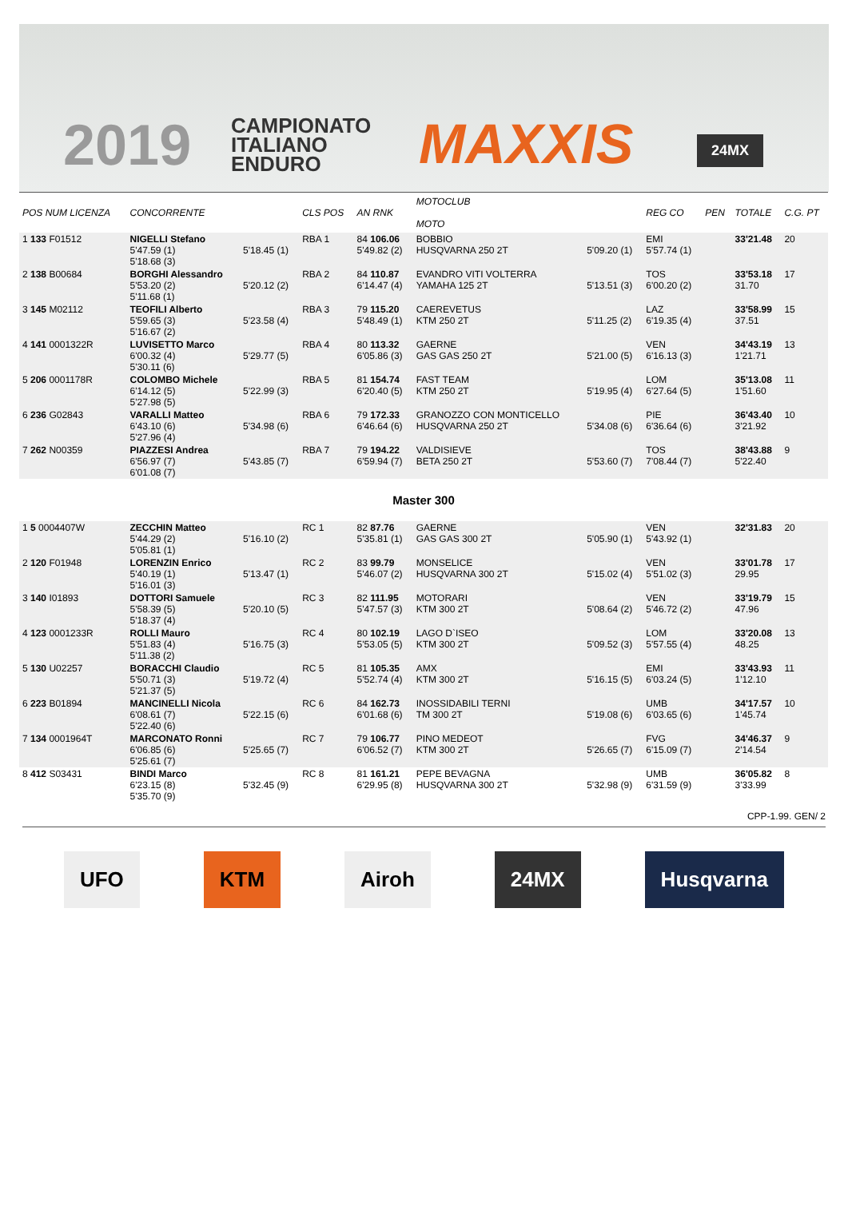2019
CAMPIONATO
ITALIANO
ENDURO
MAXXIS 24MX
| POS NUM LICENZA | CONCORRENTE | | CLS POS | AN RNK | MOTOCLUB MOTO | | REG CO | PEN | TOTALE | C.G. PT |
| --- | --- | --- | --- | --- | --- | --- | --- | --- | --- | --- |
| 1 133 F01512 | NIGELLI Stefano 5'47.59 (1) 5'18.68 (3) | 5'18.45 (1) | RBA 1 | 84 106.06 5'49.82 (2) | BOBBIO HUSQVARNA 250 2T | 5'09.20 (1) | EMI 5'57.74 (1) | | 33'21.48 | 20 |
| 2 138 B00684 | BORGHI Alessandro 5'53.20 (2) 5'11.68 (1) | 5'20.12 (2) | RBA 2 | 84 110.87 6'14.47 (4) | EVANDRO VITI VOLTERRA YAMAHA 125 2T | 5'13.51 (3) | TOS 6'00.20 (2) | | 33'53.18 31.70 | 17 |
| 3 145 M02112 | TEOFILI Alberto 5'59.65 (3) 5'16.67 (2) | 5'23.58 (4) | RBA 3 | 79 115.20 5'48.49 (1) | CAEREVETUS KTM 250 2T | 5'11.25 (2) | LAZ 6'19.35 (4) | | 33'58.99 37.51 | 15 |
| 4 141 0001322R | LUVISETTO Marco 6'00.32 (4) 5'30.11 (6) | 5'29.77 (5) | RBA 4 | 80 113.32 6'05.86 (3) | GAERNE GAS GAS 250 2T | 5'21.00 (5) | VEN 6'16.13 (3) | | 34'43.19 1'21.71 | 13 |
| 5 206 0001178R | COLOMBO Michele 6'14.12 (5) 5'27.98 (5) | 5'22.99 (3) | RBA 5 | 81 154.74 6'20.40 (5) | FAST TEAM KTM 250 2T | 5'19.95 (4) | LOM 6'27.64 (5) | | 35'13.08 1'51.60 | 11 |
| 6 236 G02843 | VARALLI Matteo 6'43.10 (6) 5'27.96 (4) | 5'34.98 (6) | RBA 6 | 79 172.33 6'46.64 (6) | GRANOZZO CON MONTICELLO HUSQVARNA 250 2T | 5'34.08 (6) | PIE 6'36.64 (6) | | 36'43.40 3'21.92 | 10 |
| 7 262 N00359 | PIAZZESI Andrea 6'56.97 (7) 6'01.08 (7) | 5'43.85 (7) | RBA 7 | 79 194.22 6'59.94 (7) | VALDISIEVE BETA 250 2T | 5'53.60 (7) | TOS 7'08.44 (7) | | 38'43.88 5'22.40 | 9 |
| Master 300 | | | | | | | | | | |
| 1 5 0004407W | ZECCHIN Matteo 5'44.29 (2) 5'05.81 (1) | 5'16.10 (2) | RC 1 | 82 87.76 5'35.81 (1) | GAERNE GAS GAS 300 2T | 5'05.90 (1) | VEN 5'43.92 (1) | | 32'31.83 | 20 |
| 2 120 F01948 | LORENZIN Enrico 5'40.19 (1) 5'16.01 (3) | 5'13.47 (1) | RC 2 | 83 99.79 5'46.07 (2) | MONSELICE HUSQVARNA 300 2T | 5'15.02 (4) | VEN 5'51.02 (3) | | 33'01.78 29.95 | 17 |
| 3 140 I01893 | DOTTORI Samuele 5'58.39 (5) 5'18.37 (4) | 5'20.10 (5) | RC 3 | 82 111.95 5'47.57 (3) | MOTORARI KTM 300 2T | 5'08.64 (2) | VEN 5'46.72 (2) | | 33'19.79 47.96 | 15 |
| 4 123 0001233R | ROLLI Mauro 5'51.83 (4) 5'11.38 (2) | 5'16.75 (3) | RC 4 | 80 102.19 5'53.05 (5) | LAGO D`ISEO KTM 300 2T | 5'09.52 (3) | LOM 5'57.55 (4) | | 33'20.08 48.25 | 13 |
| 5 130 U02257 | BORACCHI Claudio 5'50.71 (3) 5'21.37 (5) | 5'19.72 (4) | RC 5 | 81 105.35 5'52.74 (4) | AMX KTM 300 2T | 5'16.15 (5) | EMI 6'03.24 (5) | | 33'43.93 1'12.10 | 11 |
| 6 223 B01894 | MANCINELLI Nicola 6'08.61 (7) 5'22.40 (6) | 5'22.15 (6) | RC 6 | 84 162.73 6'01.68 (6) | INOSSIDABILI TERNI TM 300 2T | 5'19.08 (6) | UMB 6'03.65 (6) | | 34'17.57 1'45.74 | 10 |
| 7 134 0001964T | MARCONATO Ronni 6'06.85 (6) 5'25.61 (7) | 5'25.65 (7) | RC 7 | 79 106.77 6'06.52 (7) | PINO MEDEOT KTM 300 2T | 5'26.65 (7) | FVG 6'15.09 (7) | | 34'46.37 2'14.54 | 9 |
| 8 412 S03431 | BINDI Marco 6'23.15 (8) 5'35.70 (9) | 5'32.45 (9) | RC 8 | 81 161.21 6'29.95 (8) | PEPE BEVAGNA HUSQVARNA 300 2T | 5'32.98 (9) | UMB 6'31.59 (9) | | 36'05.82 3'33.99 | 8 |
CPP-1.99. GEN/ 2
UFO KTM Airoh 24MX Husqvarna